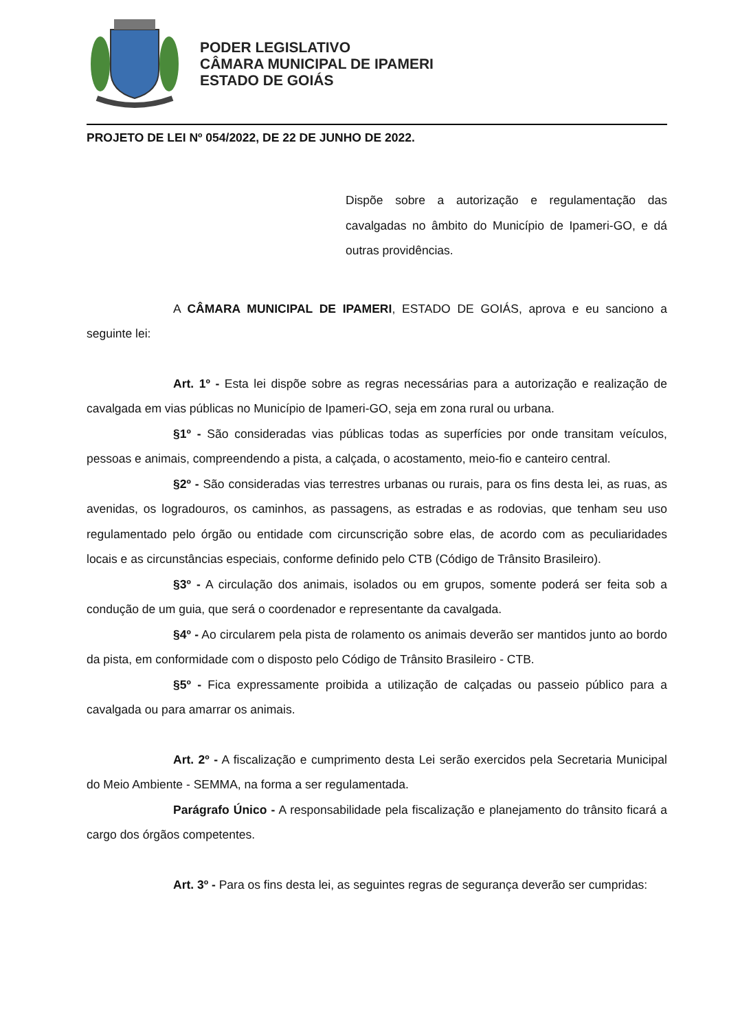PODER LEGISLATIVO
CÂMARA MUNICIPAL DE IPAMERI
ESTADO DE GOIÁS
PROJETO DE LEI Nº 054/2022, DE 22 DE JUNHO DE 2022.
Dispõe sobre a autorização e regulamentação das cavalgadas no âmbito do Município de Ipameri-GO, e dá outras providências.
A CÂMARA MUNICIPAL DE IPAMERI, ESTADO DE GOIÁS, aprova e eu sanciono a seguinte lei:
Art. 1º - Esta lei dispõe sobre as regras necessárias para a autorização e realização de cavalgada em vias públicas no Município de Ipameri-GO, seja em zona rural ou urbana.
§1º - São consideradas vias públicas todas as superfícies por onde transitam veículos, pessoas e animais, compreendendo a pista, a calçada, o acostamento, meio-fio e canteiro central.
§2º - São consideradas vias terrestres urbanas ou rurais, para os fins desta lei, as ruas, as avenidas, os logradouros, os caminhos, as passagens, as estradas e as rodovias, que tenham seu uso regulamentado pelo órgão ou entidade com circunscrição sobre elas, de acordo com as peculiaridades locais e as circunstâncias especiais, conforme definido pelo CTB (Código de Trânsito Brasileiro).
§3º - A circulação dos animais, isolados ou em grupos, somente poderá ser feita sob a condução de um guia, que será o coordenador e representante da cavalgada.
§4º - Ao circularem pela pista de rolamento os animais deverão ser mantidos junto ao bordo da pista, em conformidade com o disposto pelo Código de Trânsito Brasileiro - CTB.
§5º - Fica expressamente proibida a utilização de calçadas ou passeio público para a cavalgada ou para amarrar os animais.
Art. 2º - A fiscalização e cumprimento desta Lei serão exercidos pela Secretaria Municipal do Meio Ambiente - SEMMA, na forma a ser regulamentada.
Parágrafo Único - A responsabilidade pela fiscalização e planejamento do trânsito ficará a cargo dos órgãos competentes.
Art. 3º - Para os fins desta lei, as seguintes regras de segurança deverão ser cumpridas: